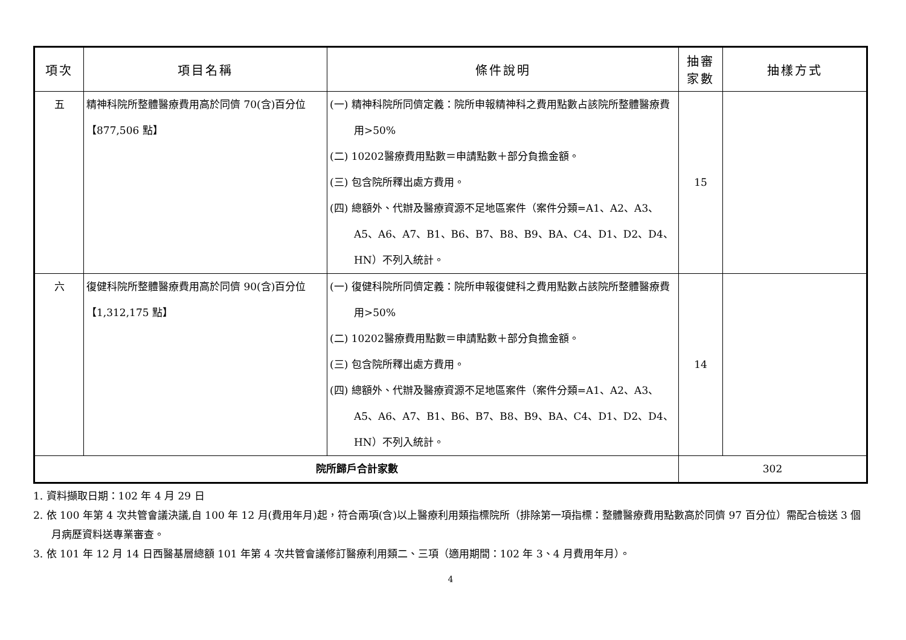| 項次 | 項目名稱 | 條件說明 | 抽審 家數 | 抽樣方式 |
| --- | --- | --- | --- | --- |
| 五 | 精神科院所整體醫療費用高於同儕 70(含)百分位【877,506 點】 | (一) 精神科院所同儕定義：院所申報精神科之費用點數占該院所整體醫療費用>50% (二) 10202醫療費用點數＝申請點數＋部分負擔金額。 (三) 包含院所釋出處方費用。 (四) 總額外、代辦及醫療資源不足地區案件（案件分類=A1、A2、A3、A5、A6、A7、B1、B6、B7、B8、B9、BA、C4、D1、D2、D4、HN）不列入統計。 | 15 | |
| 六 | 復健科院所整體醫療費用高於同儕 90(含)百分位【1,312,175 點】 | (一) 復健科院所同儕定義：院所申報復健科之費用點數占該院所整體醫療費用>50% (二) 10202醫療費用點數＝申請點數＋部分負擔金額。 (三) 包含院所釋出處方費用。 (四) 總額外、代辦及醫療資源不足地區案件（案件分類=A1、A2、A3、A5、A6、A7、B1、B6、B7、B8、B9、BA、C4、D1、D2、D4、HN）不列入統計。 | 14 | |
| 院所歸戶合計家數 | | | 302 | |
1. 資料擷取日期：102 年 4 月 29 日
2. 依 100 年第 4 次共管會議決議,自 100 年 12 月(費用年月)起，符合兩項(含)以上醫療利用類指標院所（排除第一項指標：整體醫療費用點數高於同儕 97 百分位）需配合檢送 3 個月病歷資料送專業審查。
3. 依 101 年 12 月 14 日西醫基層總額 101 年第 4 次共管會議修訂醫療利用類二、三項（適用期間：102 年 3、4 月費用年月）。
4